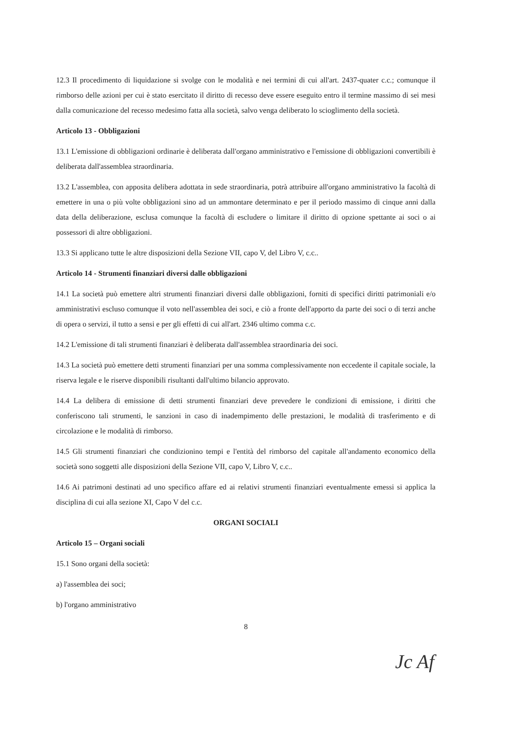12.3 Il procedimento di liquidazione si svolge con le modalità e nei termini di cui all'art. 2437-quater c.c.; comunque il rimborso delle azioni per cui è stato esercitato il diritto di recesso deve essere eseguito entro il termine massimo di sei mesi dalla comunicazione del recesso medesimo fatta alla società, salvo venga deliberato lo scioglimento della società.
Articolo 13 - Obbligazioni
13.1 L'emissione di obbligazioni ordinarie è deliberata dall'organo amministrativo e l'emissione di obbligazioni convertibili è deliberata dall'assemblea straordinaria.
13.2 L'assemblea, con apposita delibera adottata in sede straordinaria, potrà attribuire all'organo amministrativo la facoltà di emettere in una o più volte obbligazioni sino ad un ammontare determinato e per il periodo massimo di cinque anni dalla data della deliberazione, esclusa comunque la facoltà di escludere o limitare il diritto di opzione spettante ai soci o ai possessori di altre obbligazioni.
13.3 Si applicano tutte le altre disposizioni della Sezione VII, capo V, del Libro V, c.c..
Articolo 14 - Strumenti finanziari diversi dalle obbligazioni
14.1 La società può emettere altri strumenti finanziari diversi dalle obbligazioni, forniti di specifici diritti patrimoniali e/o amministrativi escluso comunque il voto nell'assemblea dei soci, e ciò a fronte dell'apporto da parte dei soci o di terzi anche di opera o servizi, il tutto a sensi e per gli effetti di cui all'art. 2346 ultimo comma c.c.
14.2 L'emissione di tali strumenti finanziari è deliberata dall'assemblea straordinaria dei soci.
14.3 La società può emettere detti strumenti finanziari per una somma complessivamente non eccedente il capitale sociale, la riserva legale e le riserve disponibili risultanti dall'ultimo bilancio approvato.
14.4 La delibera di emissione di detti strumenti finanziari deve prevedere le condizioni di emissione, i diritti che conferiscono tali strumenti, le sanzioni in caso di inadempimento delle prestazioni, le modalità di trasferimento e di circolazione e le modalità di rimborso.
14.5 Gli strumenti finanziari che condizionino tempi e l'entità del rimborso del capitale all'andamento economico della società sono soggetti alle disposizioni della Sezione VII, capo V, Libro V, c.c..
14.6 Ai patrimoni destinati ad uno specifico affare ed ai relativi strumenti finanziari eventualmente emessi si applica la disciplina di cui alla sezione XI, Capo V del c.c.
ORGANI SOCIALI
Articolo 15 – Organi sociali
15.1 Sono organi della società:
a) l'assemblea dei soci;
b) l'organo amministrativo
8
Jc Af